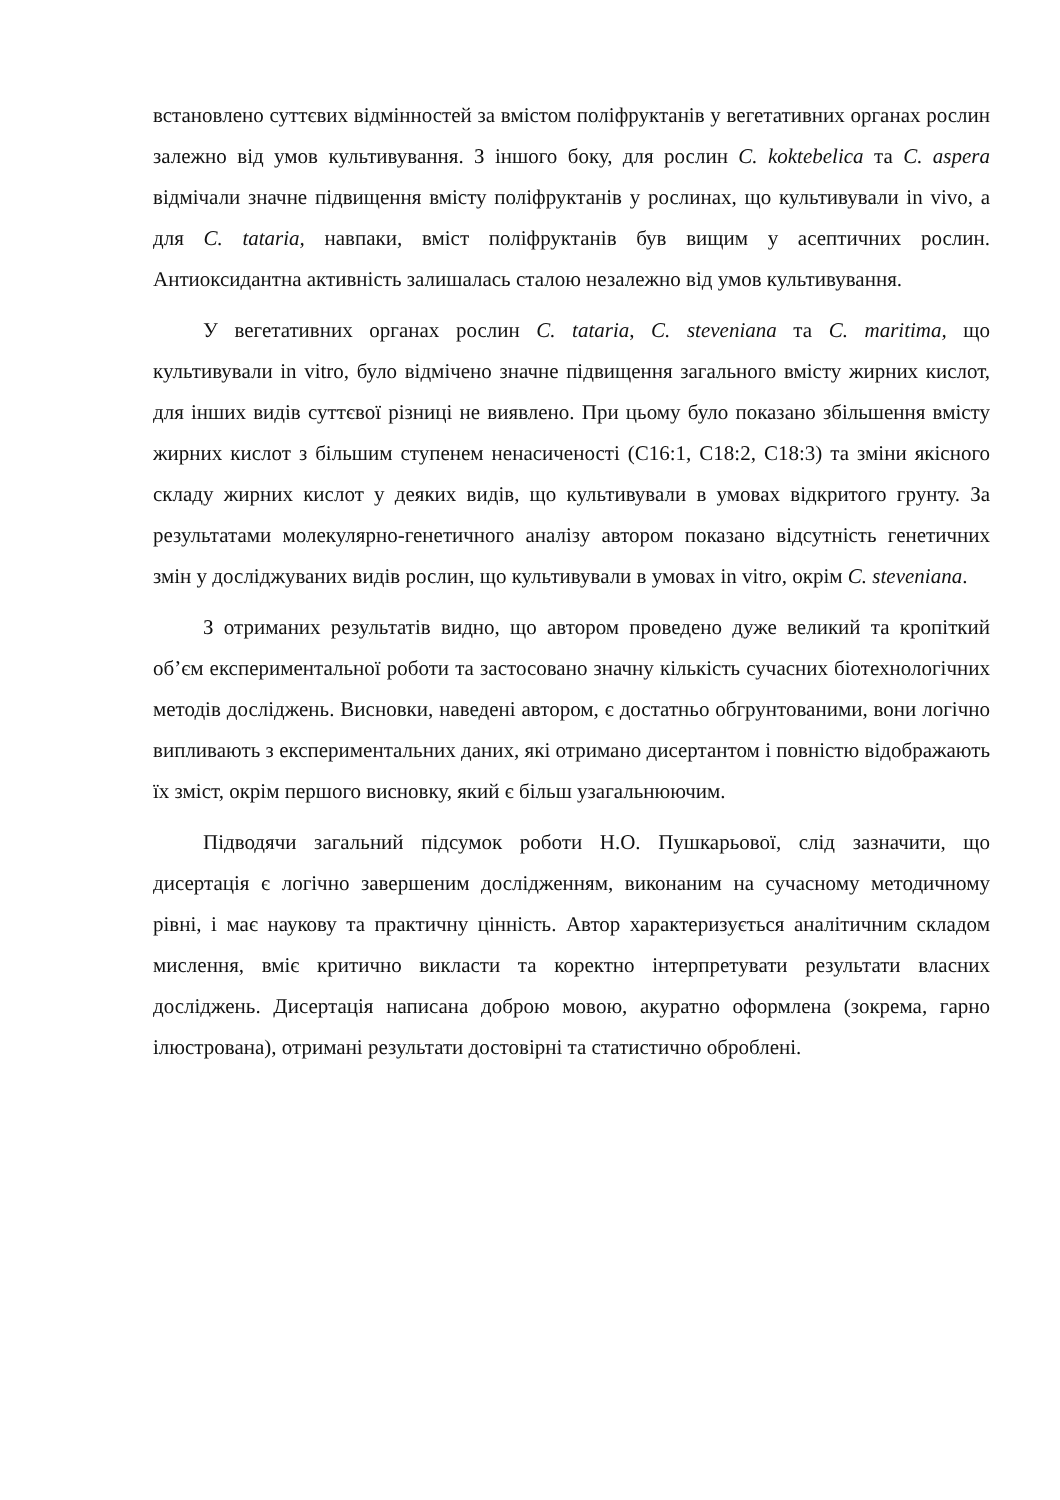встановлено суттєвих відмінностей за вмістом поліфруктанів у вегетативних органах рослин залежно від умов культивування. З іншого боку, для рослин C. koktebelica та C. aspera відмічали значне підвищення вмісту поліфруктанів у рослинах, що культивували in vivo, а для C. tataria, навпаки, вміст поліфруктанів був вищим у асептичних рослин. Антиоксидантна активність залишалась сталою незалежно від умов культивування.
У вегетативних органах рослин C. tataria, C. steveniana та C. maritima, що культивували in vitro, було відмічено значне підвищення загального вмісту жирних кислот, для інших видів суттєвої різниці не виявлено. При цьому було показано збільшення вмісту жирних кислот з більшим ступенем ненасиченості (С16:1, С18:2, С18:3) та зміни якісного складу жирних кислот у деяких видів, що культивували в умовах відкритого грунту. За результатами молекулярно-генетичного аналізу автором показано відсутність генетичних змін у досліджуваних видів рослин, що культивували в умовах in vitro, окрім C. steveniana.
З отриманих результатів видно, що автором проведено дуже великий та кропіткий об’єм експериментальної роботи та застосовано значну кількість сучасних біотехнологічних методів досліджень. Висновки, наведені автором, є достатньо обгрунтованими, вони логічно випливають з експериментальних даних, які отримано дисертантом і повністю відображають їх зміст, окрім першого висновку, який є більш узагальнюючим.
Підводячи загальний підсумок роботи Н.О. Пушкарьової, слід зазначити, що дисертація є логічно завершеним дослідженням, виконаним на сучасному методичному рівні, і має наукову та практичну цінність. Автор характеризується аналітичним складом мислення, вміє критично викласти та коректно інтерпретувати результати власних досліджень. Дисертація написана доброю мовою, акуратно оформлена (зокрема, гарно ілюстрована), отримані результати достовірні та статистично оброблені.